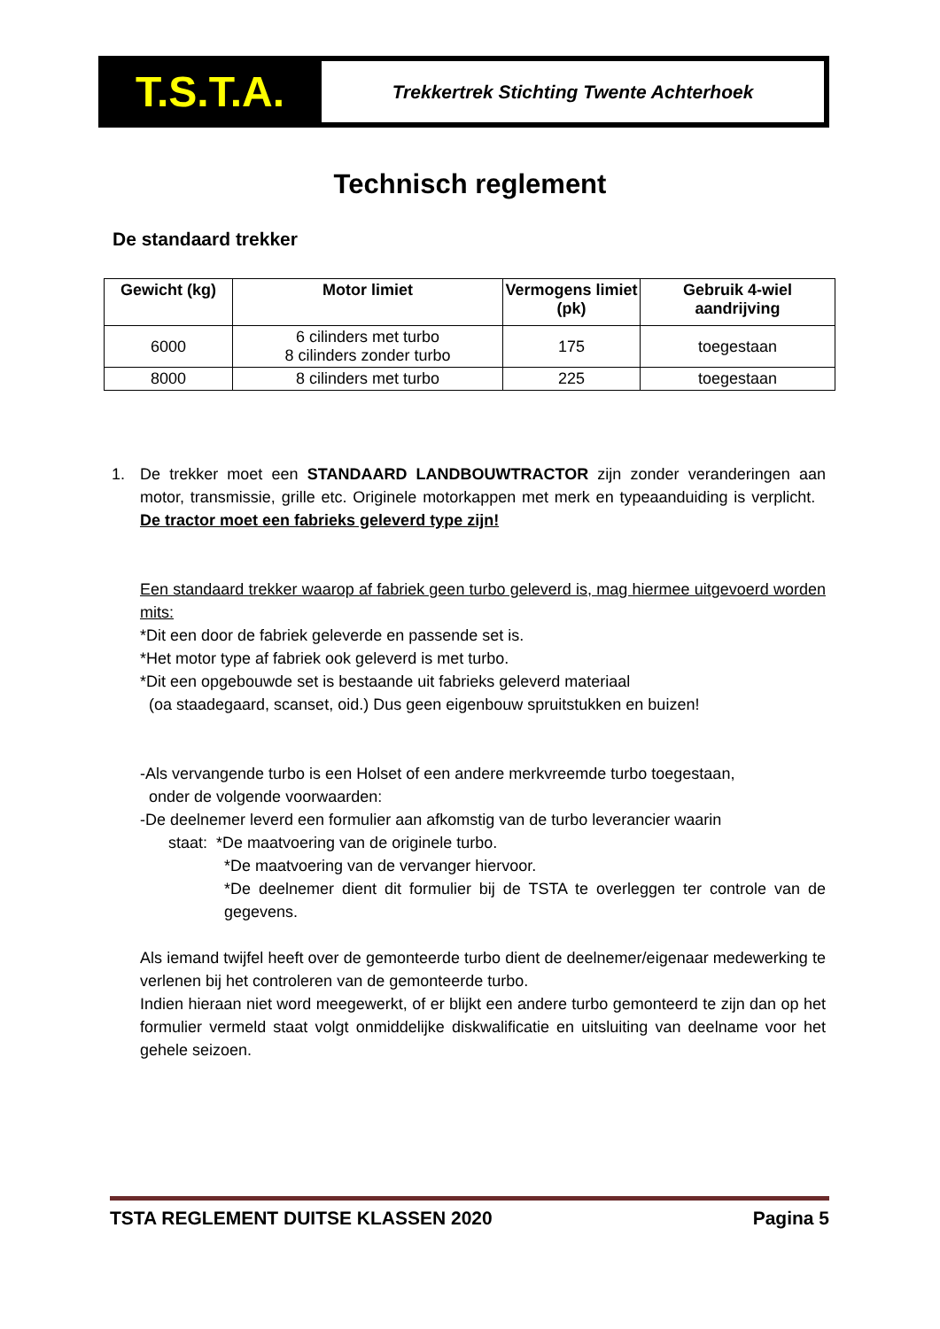T.S.T.A.
Trekkertrek Stichting Twente Achterhoek
Technisch reglement
De standaard trekker
| Gewicht (kg) | Motor limiet | Vermogens limiet (pk) | Gebruik 4-wiel aandrijving |
| --- | --- | --- | --- |
| 6000 | 6 cilinders met turbo 8 cilinders zonder turbo | 175 | toegestaan |
| 8000 | 8 cilinders met turbo | 225 | toegestaan |
1. De trekker moet een STANDAARD LANDBOUWTRACTOR zijn zonder veranderingen aan motor, transmissie, grille etc. Originele motorkappen met merk en typeaanduiding is verplicht. De tractor moet een fabrieks geleverd type zijn!
Een standaard trekker waarop af fabriek geen turbo geleverd is, mag hiermee uitgevoerd worden mits:
*Dit een door de fabriek geleverde en passende set is.
*Het motor type af fabriek ook geleverd is met turbo.
*Dit een opgebouwde set is bestaande uit fabrieks geleverd materiaal
(oa staadegaard, scanset, oid.) Dus geen eigenbouw spruitstukken en buizen!
-Als vervangende turbo is een Holset of een andere merkvreemde turbo toegestaan,
onder de volgende voorwaarden:
-De deelnemer leverd een formulier aan afkomstig van de turbo leverancier waarin
staat: *De maatvoering van de originele turbo.
*De maatvoering van de vervanger hiervoor.
*De deelnemer dient dit formulier bij de TSTA te overleggen ter controle van de gegevens.
Als iemand twijfel heeft over de gemonteerde turbo dient de deelnemer/eigenaar medewerking te verlenen bij het controleren van de gemonteerde turbo.
Indien hieraan niet word meegewerkt, of er blijkt een andere turbo gemonteerd te zijn dan op het formulier vermeld staat volgt onmiddelijke diskwalificatie en uitsluiting van deelname voor het gehele seizoen.
TSTA REGLEMENT DUITSE KLASSEN 2020 Pagina 5